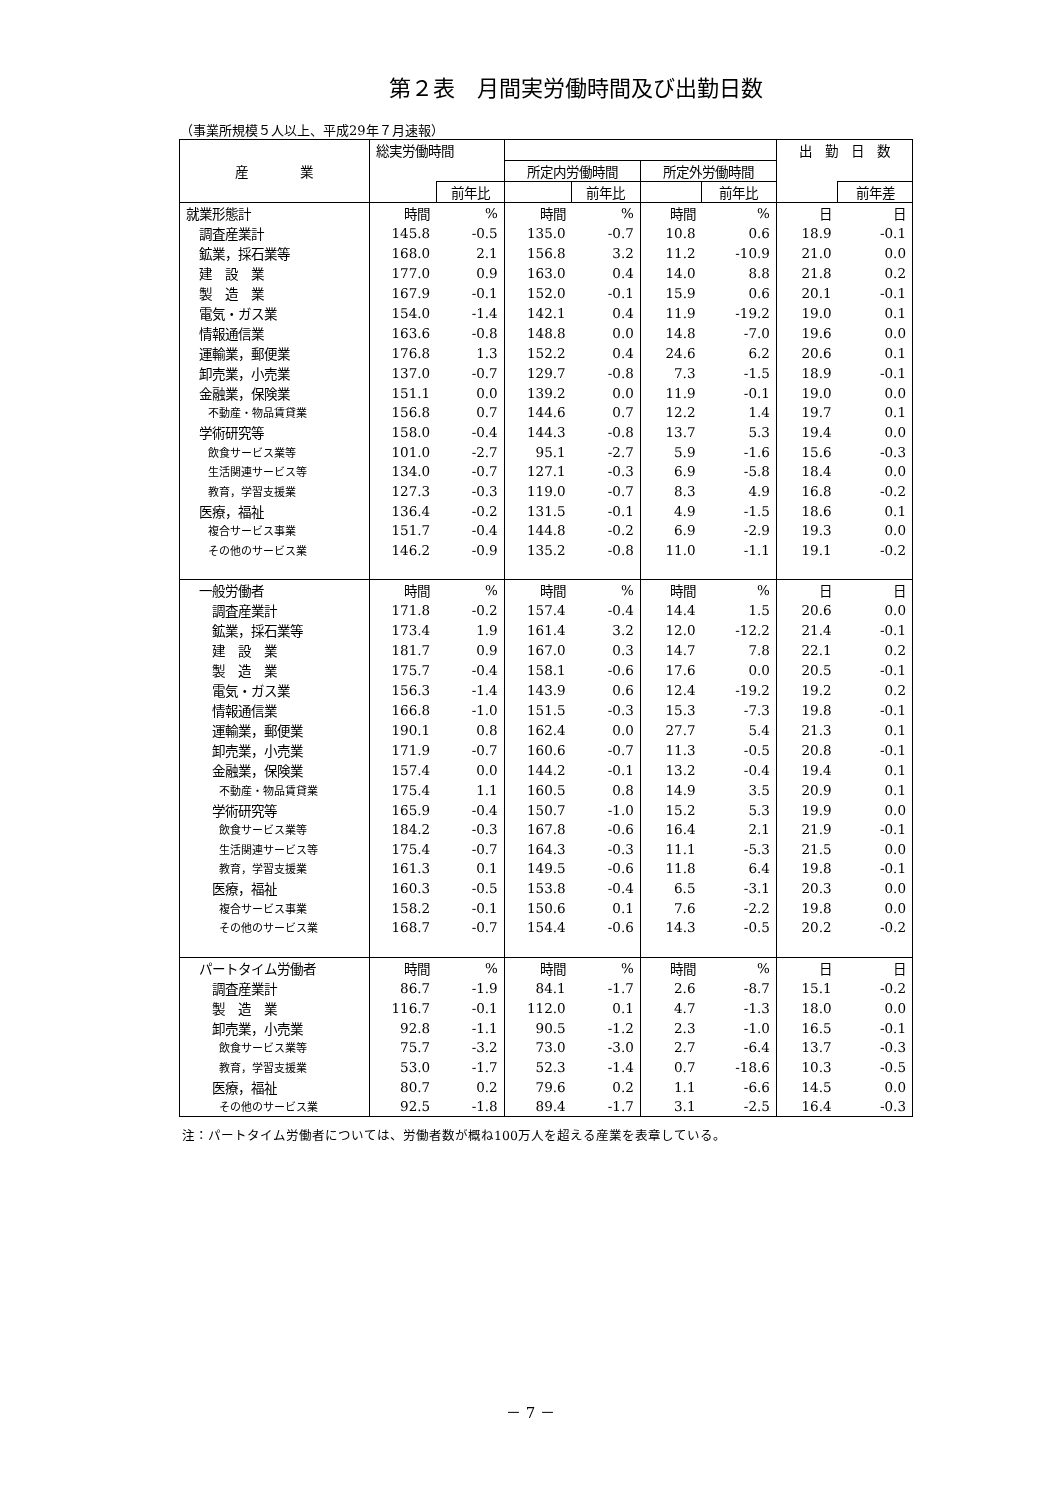第２表　月間実労働時間及び出勤日数
（事業所規模５人以上、平成29年７月速報）
| 産 業 | 総実労働時間 | | | | | | 出 勤 日 数 | |
| --- | --- | --- | --- | --- | --- | --- | --- | --- |
| | | | 所定内労働時間 | | 所定外労働時間 | | | |
| | | 前年比 | | 前年比 | | 前年比 | | 前年差 |
| 就業形態計 | 時間 | % | 時間 | % | 時間 | % | 日 | 日 |
| 調査産業計 | 145.8 | -0.5 | 135.0 | -0.7 | 10.8 | 0.6 | 18.9 | -0.1 |
| 鉱業，採石業等 | 168.0 | 2.1 | 156.8 | 3.2 | 11.2 | -10.9 | 21.0 | 0.0 |
| 建 設 業 | 177.0 | 0.9 | 163.0 | 0.4 | 14.0 | 8.8 | 21.8 | 0.2 |
| 製 造 業 | 167.9 | -0.1 | 152.0 | -0.1 | 15.9 | 0.6 | 20.1 | -0.1 |
| 電気・ガス業 | 154.0 | -1.4 | 142.1 | 0.4 | 11.9 | -19.2 | 19.0 | 0.1 |
| 情報通信業 | 163.6 | -0.8 | 148.8 | 0.0 | 14.8 | -7.0 | 19.6 | 0.0 |
| 運輸業，郵便業 | 176.8 | 1.3 | 152.2 | 0.4 | 24.6 | 6.2 | 20.6 | 0.1 |
| 卸売業，小売業 | 137.0 | -0.7 | 129.7 | -0.8 | 7.3 | -1.5 | 18.9 | -0.1 |
| 金融業，保険業 | 151.1 | 0.0 | 139.2 | 0.0 | 11.9 | -0.1 | 19.0 | 0.0 |
| 不動産・物品賃貸業 | 156.8 | 0.7 | 144.6 | 0.7 | 12.2 | 1.4 | 19.7 | 0.1 |
| 学術研究等 | 158.0 | -0.4 | 144.3 | -0.8 | 13.7 | 5.3 | 19.4 | 0.0 |
| 飲食サービス業等 | 101.0 | -2.7 | 95.1 | -2.7 | 5.9 | -1.6 | 15.6 | -0.3 |
| 生活関連サービス等 | 134.0 | -0.7 | 127.1 | -0.3 | 6.9 | -5.8 | 18.4 | 0.0 |
| 教育，学習支援業 | 127.3 | -0.3 | 119.0 | -0.7 | 8.3 | 4.9 | 16.8 | -0.2 |
| 医療，福祉 | 136.4 | -0.2 | 131.5 | -0.1 | 4.9 | -1.5 | 18.6 | 0.1 |
| 複合サービス事業 | 151.7 | -0.4 | 144.8 | -0.2 | 6.9 | -2.9 | 19.3 | 0.0 |
| その他のサービス業 | 146.2 | -0.9 | 135.2 | -0.8 | 11.0 | -1.1 | 19.1 | -0.2 |
| 一般労働者 | 時間 | % | 時間 | % | 時間 | % | 日 | 日 |
| 調査産業計 | 171.8 | -0.2 | 157.4 | -0.4 | 14.4 | 1.5 | 20.6 | 0.0 |
| 鉱業，採石業等 | 173.4 | 1.9 | 161.4 | 3.2 | 12.0 | -12.2 | 21.4 | -0.1 |
| 建 設 業 | 181.7 | 0.9 | 167.0 | 0.3 | 14.7 | 7.8 | 22.1 | 0.2 |
| 製 造 業 | 175.7 | -0.4 | 158.1 | -0.6 | 17.6 | 0.0 | 20.5 | -0.1 |
| 電気・ガス業 | 156.3 | -1.4 | 143.9 | 0.6 | 12.4 | -19.2 | 19.2 | 0.2 |
| 情報通信業 | 166.8 | -1.0 | 151.5 | -0.3 | 15.3 | -7.3 | 19.8 | -0.1 |
| 運輸業，郵便業 | 190.1 | 0.8 | 162.4 | 0.0 | 27.7 | 5.4 | 21.3 | 0.1 |
| 卸売業，小売業 | 171.9 | -0.7 | 160.6 | -0.7 | 11.3 | -0.5 | 20.8 | -0.1 |
| 金融業，保険業 | 157.4 | 0.0 | 144.2 | -0.1 | 13.2 | -0.4 | 19.4 | 0.1 |
| 不動産・物品賃貸業 | 175.4 | 1.1 | 160.5 | 0.8 | 14.9 | 3.5 | 20.9 | 0.1 |
| 学術研究等 | 165.9 | -0.4 | 150.7 | -1.0 | 15.2 | 5.3 | 19.9 | 0.0 |
| 飲食サービス業等 | 184.2 | -0.3 | 167.8 | -0.6 | 16.4 | 2.1 | 21.9 | -0.1 |
| 生活関連サービス等 | 175.4 | -0.7 | 164.3 | -0.3 | 11.1 | -5.3 | 21.5 | 0.0 |
| 教育，学習支援業 | 161.3 | 0.1 | 149.5 | -0.6 | 11.8 | 6.4 | 19.8 | -0.1 |
| 医療，福祉 | 160.3 | -0.5 | 153.8 | -0.4 | 6.5 | -3.1 | 20.3 | 0.0 |
| 複合サービス事業 | 158.2 | -0.1 | 150.6 | 0.1 | 7.6 | -2.2 | 19.8 | 0.0 |
| その他のサービス業 | 168.7 | -0.7 | 154.4 | -0.6 | 14.3 | -0.5 | 20.2 | -0.2 |
| パートタイム労働者 | 時間 | % | 時間 | % | 時間 | % | 日 | 日 |
| 調査産業計 | 86.7 | -1.9 | 84.1 | -1.7 | 2.6 | -8.7 | 15.1 | -0.2 |
| 製 造 業 | 116.7 | -0.1 | 112.0 | 0.1 | 4.7 | -1.3 | 18.0 | 0.0 |
| 卸売業，小売業 | 92.8 | -1.1 | 90.5 | -1.2 | 2.3 | -1.0 | 16.5 | -0.1 |
| 飲食サービス業等 | 75.7 | -3.2 | 73.0 | -3.0 | 2.7 | -6.4 | 13.7 | -0.3 |
| 教育，学習支援業 | 53.0 | -1.7 | 52.3 | -1.4 | 0.7 | -18.6 | 10.3 | -0.5 |
| 医療，福祉 | 80.7 | 0.2 | 79.6 | 0.2 | 1.1 | -6.6 | 14.5 | 0.0 |
| その他のサービス業 | 92.5 | -1.8 | 89.4 | -1.7 | 3.1 | -2.5 | 16.4 | -0.3 |
注：パートタイム労働者については、労働者数が概ね100万人を超える産業を表章している。
－ 7 －